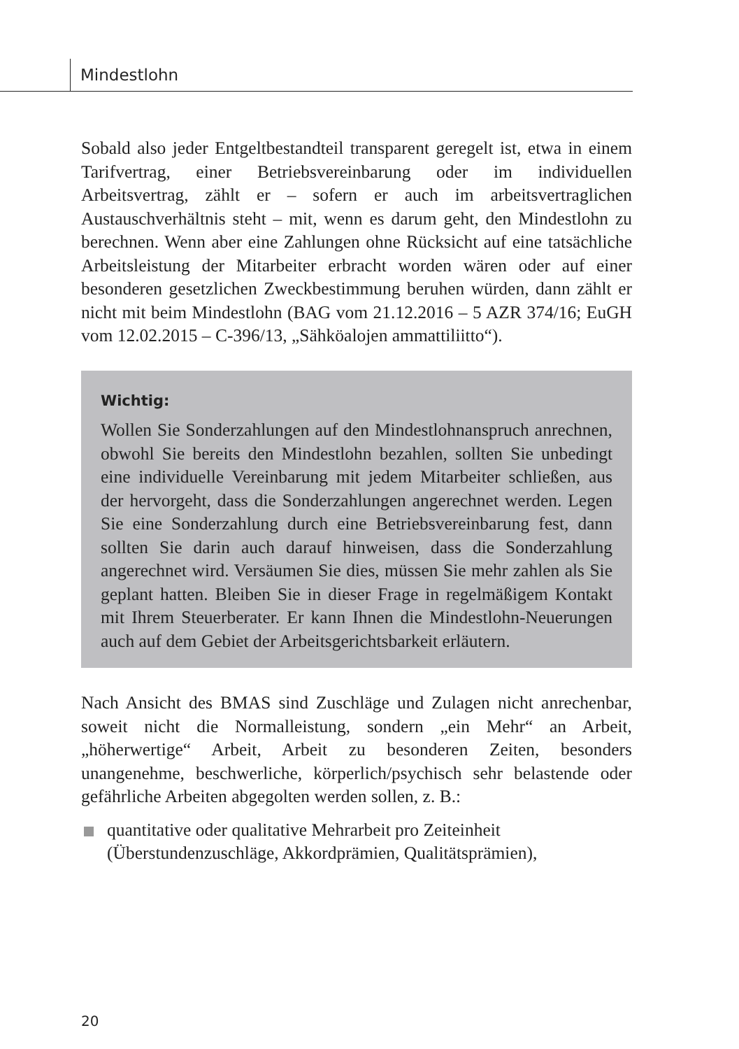Mindestlohn
Sobald also jeder Entgeltbestandteil transparent geregelt ist, etwa in einem Tarifvertrag, einer Betriebsvereinbarung oder im individuellen Arbeitsvertrag, zählt er – sofern er auch im arbeitsvertraglichen Austauschverhältnis steht – mit, wenn es darum geht, den Mindestlohn zu berechnen. Wenn aber eine Zahlungen ohne Rücksicht auf eine tatsächliche Arbeitsleistung der Mitarbeiter erbracht worden wären oder auf einer besonderen gesetzlichen Zweckbestimmung beruhen würden, dann zählt er nicht mit beim Mindestlohn (BAG vom 21.12.2016 – 5 AZR 374/16; EuGH vom 12.02.2015 – C-396/13, „Sähköalojen ammattiliitto“).
Wichtig:
Wollen Sie Sonderzahlungen auf den Mindestlohnanspruch anrechnen, obwohl Sie bereits den Mindestlohn bezahlen, sollten Sie unbedingt eine individuelle Vereinbarung mit jedem Mitarbeiter schließen, aus der hervorgeht, dass die Sonderzahlungen angerechnet werden. Legen Sie eine Sonderzahlung durch eine Betriebsvereinbarung fest, dann sollten Sie darin auch darauf hinweisen, dass die Sonderzahlung angerechnet wird. Versäumen Sie dies, müssen Sie mehr zahlen als Sie geplant hatten. Bleiben Sie in dieser Frage in regelmäßigem Kontakt mit Ihrem Steuerberater. Er kann Ihnen die Mindestlohn-Neuerungen auch auf dem Gebiet der Arbeitsgerichtsbarkeit erläutern.
Nach Ansicht des BMAS sind Zuschläge und Zulagen nicht anrechenbar, soweit nicht die Normalleistung, sondern „ein Mehr“ an Arbeit, „höherwertige“ Arbeit, Arbeit zu besonderen Zeiten, besonders unangenehme, beschwerliche, körperlich/psychisch sehr belastende oder gefährliche Arbeiten abgegolten werden sollen, z. B.:
quantitative oder qualitative Mehrarbeit pro Zeiteinheit (Überstundenzuschläge, Akkordprämien, Qualitätsprämien),
20